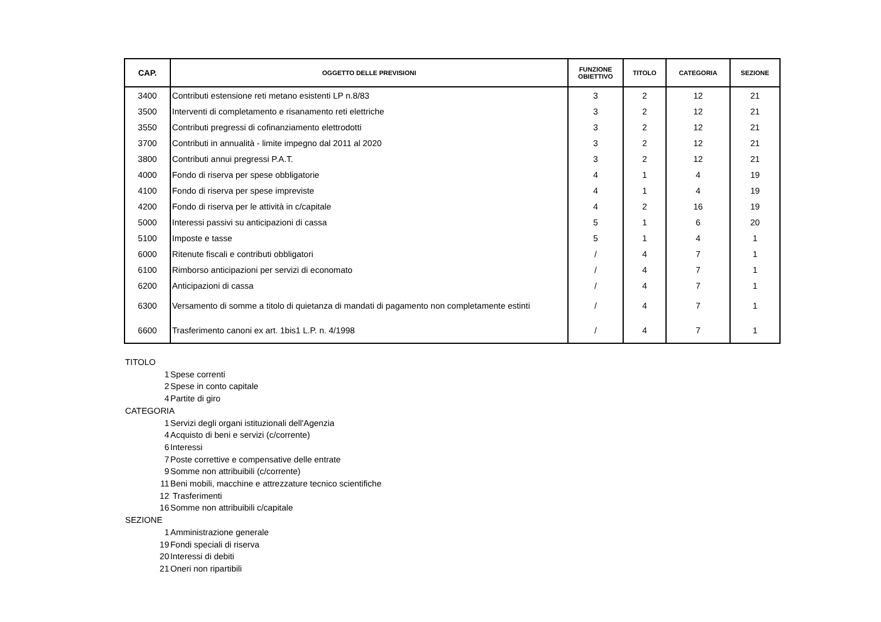| CAP. | OGGETTO DELLE PREVISIONI | FUNZIONE OBIETTIVO | TITOLO | CATEGORIA | SEZIONE |
| --- | --- | --- | --- | --- | --- |
| 3400 | Contributi estensione reti metano esistenti LP n.8/83 | 3 | 2 | 12 | 21 |
| 3500 | Interventi di completamento e risanamento reti elettriche | 3 | 2 | 12 | 21 |
| 3550 | Contributi pregressi di cofinanziamento elettrodotti | 3 | 2 | 12 | 21 |
| 3700 | Contributi in annualità - limite impegno dal 2011 al 2020 | 3 | 2 | 12 | 21 |
| 3800 | Contributi annui pregressi P.A.T. | 3 | 2 | 12 | 21 |
| 4000 | Fondo di riserva per spese obbligatorie | 4 | 1 | 4 | 19 |
| 4100 | Fondo di riserva per spese impreviste | 4 | 1 | 4 | 19 |
| 4200 | Fondo di riserva per le attività in c/capitale | 4 | 2 | 16 | 19 |
| 5000 | Interessi passivi su anticipazioni di cassa | 5 | 1 | 6 | 20 |
| 5100 | Imposte e tasse | 5 | 1 | 4 | 1 |
| 6000 | Ritenute fiscali e contributi obbligatori | / | 4 | 7 | 1 |
| 6100 | Rimborso anticipazioni per servizi di economato | / | 4 | 7 | 1 |
| 6200 | Anticipazioni di cassa | / | 4 | 7 | 1 |
| 6300 | Versamento di somme a titolo di quietanza di mandati di pagamento non completamente estinti | / | 4 | 7 | 1 |
| 6600 | Trasferimento canoni ex art. 1bis1 L.P. n. 4/1998 | / | 4 | 7 | 1 |
TITOLO
1 Spese correnti
2 Spese in conto capitale
4 Partite di giro
CATEGORIA
1 Servizi degli organi istituzionali dell'Agenzia
4 Acquisto di beni e servizi (c/corrente)
6 Interessi
7 Poste correttive e compensative delle entrate
9 Somme non attribuibili (c/corrente)
11 Beni mobili, macchine e attrezzature tecnico scientifiche
12 Trasferimenti
16 Somme non attribuibili c/capitale
SEZIONE
1 Amministrazione generale
19 Fondi speciali di riserva
20 Interessi di debiti
21 Oneri non ripartibili